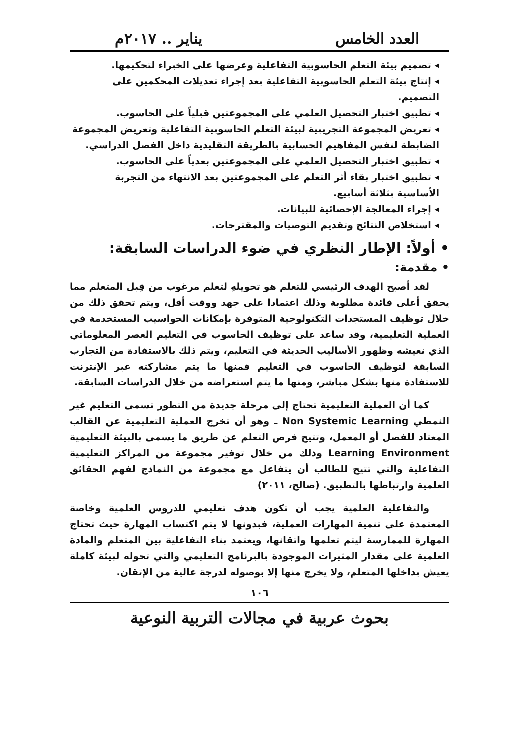العدد الخامس يناير .. ٢٠١٧م
◂ تصميم بيئة التعلم الحاسوبية التفاعلية وعرضها على الخبراء لتحكيمها.
◂ إنتاج بيئة التعلم الحاسوبية التفاعلية بعد إجراء تعديلات المحكمين على التصميم.
◂ تطبيق اختبار التحصيل العلمي على المجموعتين قبلياً على الحاسوب.
◂ تعريض المجموعة التجريبية لبيئة التعلم الحاسوبية التفاعلية وتعريض المجموعة الضابطة لنفس المفاهيم الحسابية بالطريقة التقليدية داخل الفصل الدراسي.
◂ تطبيق اختبار التحصيل العلمي على المجموعتين بعدياً على الحاسوب.
◂ تطبيق اختبار بقاء أثر التعلم على المجموعتين بعد الانتهاء من التجربة الأساسية بثلاثة أسابيع.
◂ إجراء المعالجة الإحصائية للبيانات.
◂ استخلاص النتائج وتقديم التوصيات والمقترحات.
• أولاً: الإطار النظري في ضوء الدراسات السابقة:
• مقدمة:
لقد أصبح الهدف الرئيسي للتعلم هو تحويلهِ لتعلم مرغوب من قِبل المتعلم مما يحقق أعلى فائدة مطلوبة وذلك اعتمادا على جهد ووقت أقل، ويتم تحقق ذلك من خلال توظيف المستجدات التكنولوجية المتوفرة بإمكانات الحواسيب المستخدمة في العملية التعليمية، وقد ساعد على توظيف الحاسوب في التعليم العصر المعلوماتي الذي نعيشه وظهور الأساليب الحديثة في التعليم، ويتم ذلك بالاستفادة من التجارب السابقة لتوظيف الحاسوب في التعليم فمنها ما يتم مشاركته عبر الإنترنت للاستفادة منها بشكل مباشر، ومنها ما يتم استعراضه من خلال الدراسات السابقة.
كما أن العملية التعليمية تحتاج إلى مرحلة جديدة من التطور تسمى التعليم غير النمطي Non Systemic Learning ـ وهو أن تخرج العملية التعليمية عن القالب المعتاد للفصل أو المعمل، وتتيح فرص التعلم عن طريق ما يسمى بالبيئة التعليمية Learning Environment وذلك من خلال توفير مجموعة من المراكز التعليمية التفاعلية والتي تتيح للطالب أن يتفاعل مع مجموعة من النماذج لفهم الحقائق العلمية وارتباطها بالتطبيق. (صالح، ٢٠١١)
والتفاعلية العلمية يجب أن تكون هدف تعليمي للدروس العلمية وخاصة المعتمدة على تنمية المهارات العملية، فبدونها لا يتم اكتساب المهارة حيث تحتاج المهارة للممارسة ليتم تعلمها واتقانها، ويعتمد بناء التفاعلية بين المتعلم والمادة العلمية على مقدار المثيرات الموجودة بالبرنامج التعليمي والتي تحوله لبيئة كاملة يعيش بداخلها المتعلم، ولا يخرج منها إلا بوصوله لدرجة عالية من الإتقان.
١٠٦
بحوث عربية في مجالات التربية النوعية